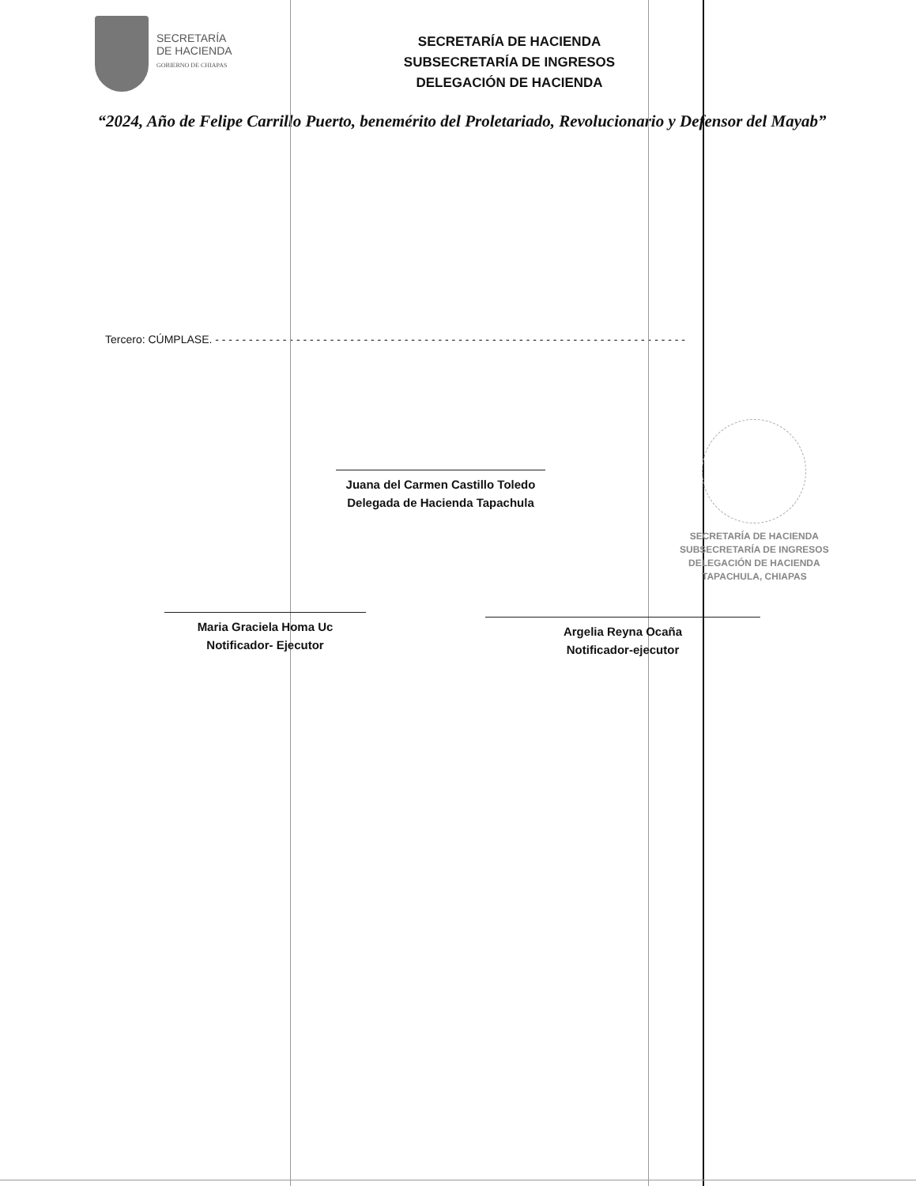SECRETARÍA
DE HACIENDA
GOBIERNO DE CHIAPAS
SECRETARÍA DE HACIENDA
SUBSECRETARÍA DE INGRESOS
DELEGACIÓN DE HACIENDA
“2024, Año de Felipe Carrillo Puerto, benemérito del Proletariado, Revolucionario y Defensor del Mayab”
Tercero: CÚMPLASE. - - - - - - - - - - - - - - - - - - - - - - - - - - - - - - - - - - - - - - - - - - - - - - - - - - - - - - - - - - - - - - - - - - - - - -
SECRETARÍA DE HACIENDA
SUBSECRETARÍA DE INGRESOS
DELEGACIÓN DE HACIENDA
TAPACHULA, CHIAPAS
Juana del Carmen Castillo Toledo
Delegada de Hacienda Tapachula
Maria Graciela Homa Uc
Notificador- Ejecutor
Argelia Reyna Ocaña
Notificador-ejecutor